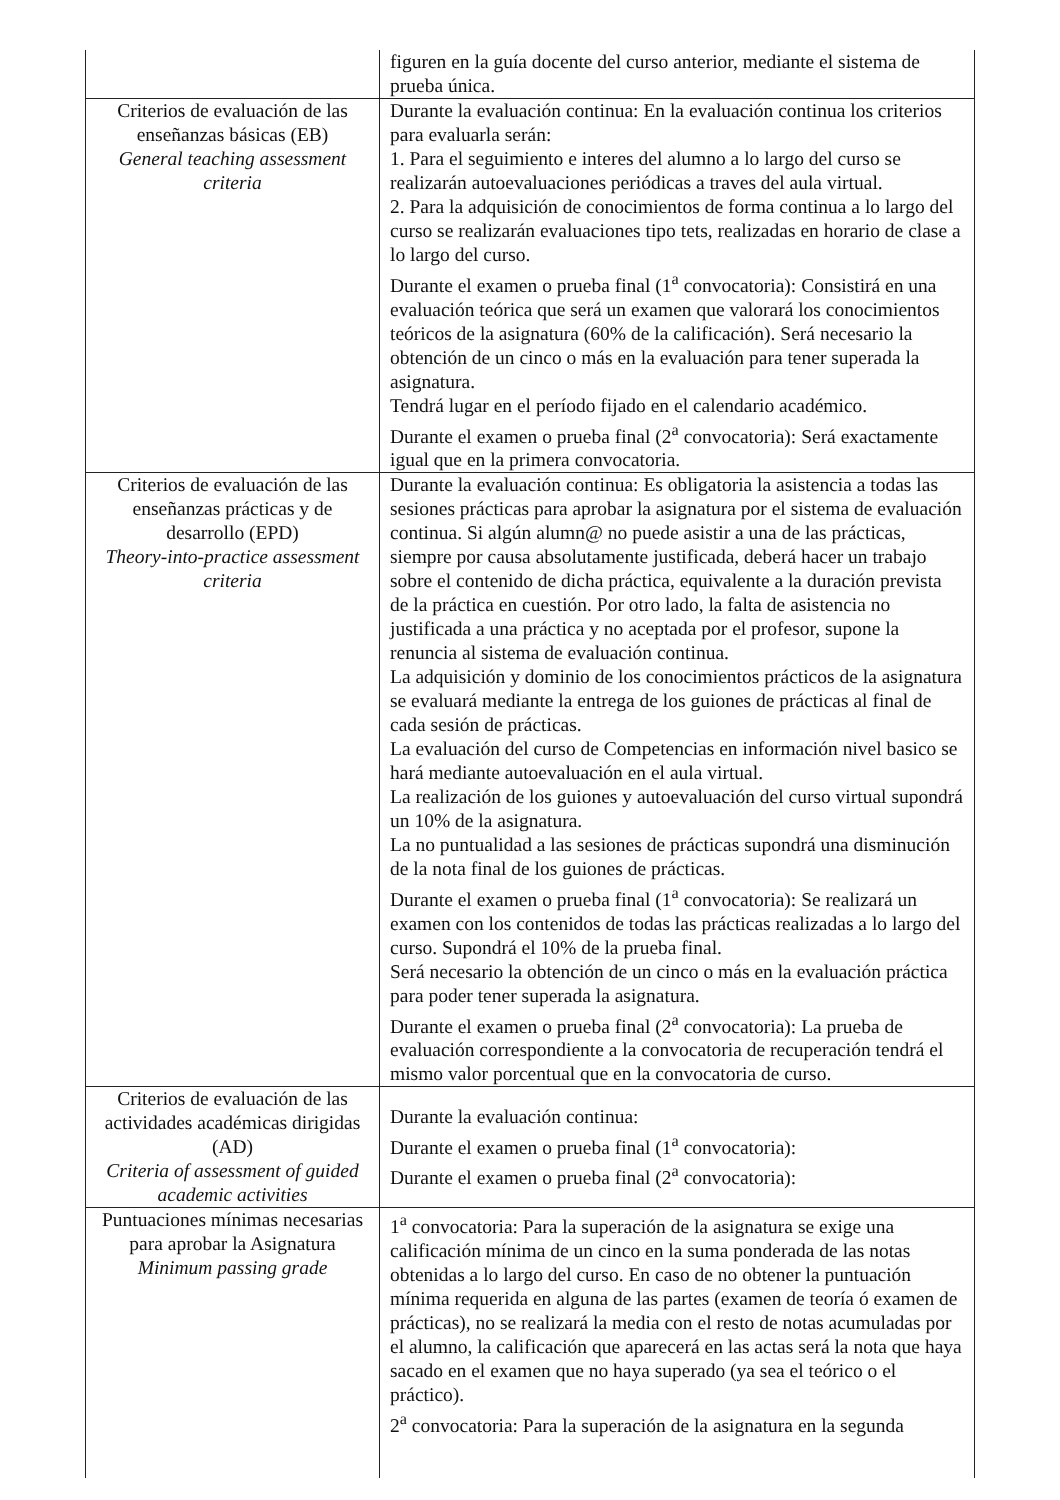| | figuren en la guía docente del curso anterior, mediante el sistema de prueba única. |
| Criterios de evaluación de las enseñanzas básicas (EB) General teaching assessment criteria | Durante la evaluación continua: En la evaluación continua los criterios para evaluarla serán: 1. Para el seguimiento e interes del alumno a lo largo del curso se realizarán autoevaluaciones periódicas a traves del aula virtual. 2. Para la adquisición de conocimientos de forma continua a lo largo del curso se realizarán evaluaciones tipo tets, realizadas en horario de clase a lo largo del curso. Durante el examen o prueba final (1<sup>a</sup> convocatoria): Consistirá en una evaluación teórica que será un examen que valorará los conocimientos teóricos de la asignatura (60% de la calificación). Será necesario la obtención de un cinco o más en la evaluación para tener superada la asignatura. Tendrá lugar en el período fijado en el calendario académico. Durante el examen o prueba final (2<sup>a</sup> convocatoria): Será exactamente igual que en la primera convocatoria. |
| Criterios de evaluación de las enseñanzas prácticas y de desarrollo (EPD) Theory-into-practice assessment criteria | Durante la evaluación continua: Es obligatoria la asistencia a todas las sesiones prácticas para aprobar la asignatura por el sistema de evaluación continua. Si algún alumn@ no puede asistir a una de las prácticas, siempre por causa absolutamente justificada, deberá hacer un trabajo sobre el contenido de dicha práctica, equivalente a la duración prevista de la práctica en cuestión. Por otro lado, la falta de asistencia no justificada a una práctica y no aceptada por el profesor, supone la renuncia al sistema de evaluación continua. La adquisición y dominio de los conocimientos prácticos de la asignatura se evaluará mediante la entrega de los guiones de prácticas al final de cada sesión de prácticas. La evaluación del curso de Competencias en información nivel basico se hará mediante autoevaluación en el aula virtual. La realización de los guiones y autoevaluación del curso virtual supondrá un 10% de la asignatura. La no puntualidad a las sesiones de prácticas supondrá una disminución de la nota final de los guiones de prácticas. Durante el examen o prueba final (1<sup>a</sup> convocatoria): Se realizará un examen con los contenidos de todas las prácticas realizadas a lo largo del curso. Supondrá el 10% de la prueba final. Será necesario la obtención de un cinco o más en la evaluación práctica para poder tener superada la asignatura. Durante el examen o prueba final (2<sup>a</sup> convocatoria): La prueba de evaluación correspondiente a la convocatoria de recuperación tendrá el mismo valor porcentual que en la convocatoria de curso. |
| Criterios de evaluación de las actividades académicas dirigidas (AD) Criteria of assessment of guided academic activities | Durante la evaluación continua: Durante el examen o prueba final (1<sup>a</sup> convocatoria): Durante el examen o prueba final (2<sup>a</sup> convocatoria): |
| Puntuaciones mínimas necesarias para aprobar la Asignatura Minimum passing grade | 1<sup>a</sup> convocatoria: Para la superación de la asignatura se exige una calificación mínima de un cinco en la suma ponderada de las notas obtenidas a lo largo del curso. En caso de no obtener la puntuación mínima requerida en alguna de las partes (examen de teoría ó examen de prácticas), no se realizará la media con el resto de notas acumuladas por el alumno, la calificación que aparecerá en las actas será la nota que haya sacado en el examen que no haya superado (ya sea el teórico o el práctico). 2<sup>a</sup> convocatoria: Para la superación de la asignatura en la segunda |